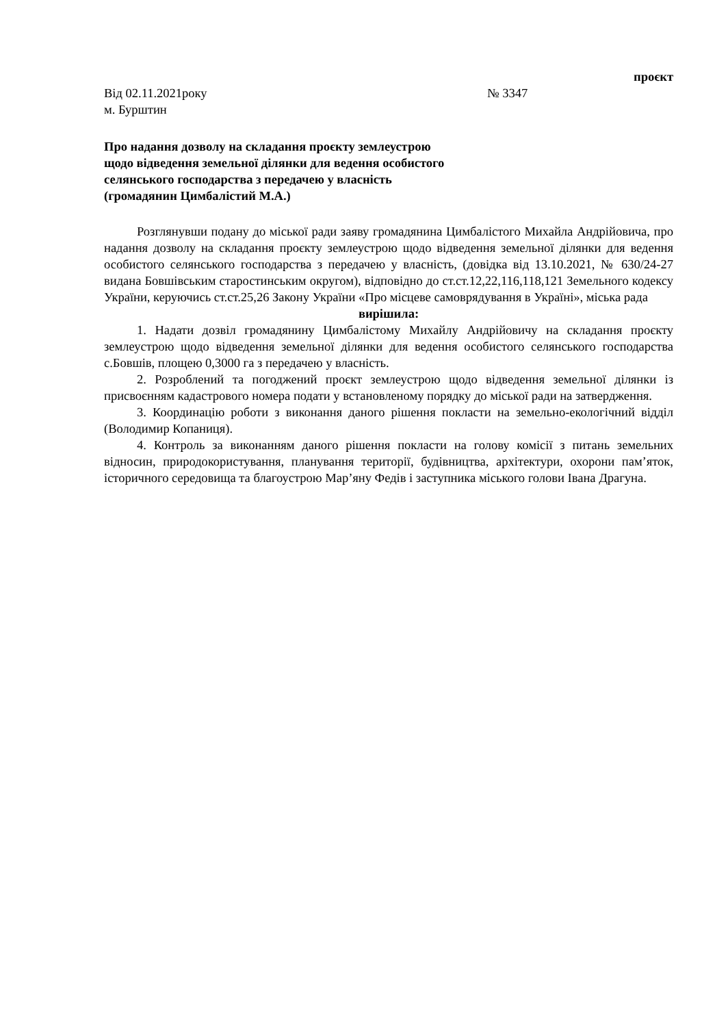проєкт
Від 02.11.2021року № 3347
м. Бурштин
Про надання дозволу на складання проєкту землеустрою
щодо відведення земельної ділянки для ведення особистого
селянського господарства з передачею у власність
(громадянин Цимбалістий М.А.)
Розглянувши подану до міської ради заяву громадянина Цимбалістого Михайла Андрійовича, про надання дозволу на складання проєкту землеустрою щодо відведення земельної ділянки для ведення особистого селянського господарства з передачею у власність, (довідка від 13.10.2021, № 630/24-27 видана Бовшівським старостинським округом), відповідно до ст.ст.12,22,116,118,121 Земельного кодексу України, керуючись ст.ст.25,26 Закону України «Про місцеве самоврядування в Україні», міська рада
вирішила:
1. Надати дозвіл громадянину Цимбалістому Михайлу Андрійовичу на складання проєкту землеустрою щодо відведення земельної ділянки для ведення особистого селянського господарства с.Бовшів, площею 0,3000 га з передачею у власність.
2. Розроблений та погоджений проєкт землеустрою щодо відведення земельної ділянки із присвоєнням кадастрового номера подати у встановленому порядку до міської ради на затвердження.
3. Координацію роботи з виконання даного рішення покласти на земельно-екологічний відділ (Володимир Копаниця).
4. Контроль за виконанням даного рішення покласти на голову комісії з питань земельних відносин, природокористування, планування території, будівництва, архітектури, охорони пам’яток, історичного середовища та благоустрою Мар’яну Федів і заступника міського голови Івана Драгуна.